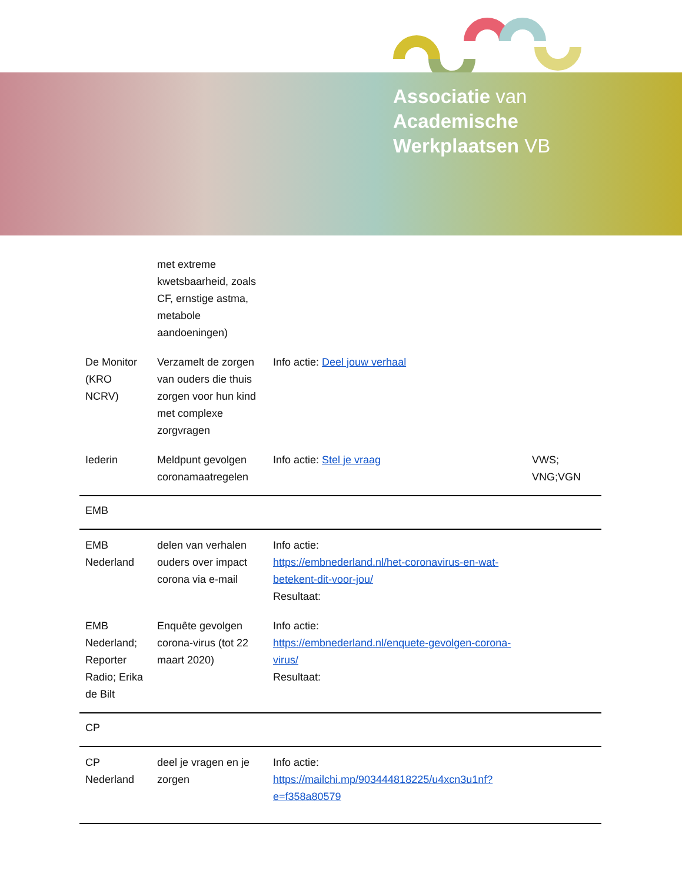Associatie van
Academische
Werkplaatsen VB
| | met extreme kwetsbaarheid, zoals CF, ernstige astma, metabole aandoeningen) | | |
| De Monitor (KRO NCRV) | Verzamelt de zorgen van ouders die thuis zorgen voor hun kind met complexe zorgvragen | Info actie: Deel jouw verhaal | |
| Iederin | Meldpunt gevolgen coronamaatregelen | Info actie: Stel je vraag | VWS; VNG;VGN |
| EMB | | | |
| EMB Nederland | delen van verhalen ouders over impact corona via e-mail | Info actie: https://embnederland.nl/het-coronavirus-en-wat-betekent-dit-voor-jou/ Resultaat: | |
| EMB Nederland; Reporter Radio; Erika de Bilt | Enquête gevolgen corona-virus (tot 22 maart 2020) | Info actie: https://embnederland.nl/enquete-gevolgen-corona-virus/ Resultaat: | |
| CP | | | |
| CP Nederland | deel je vragen en je zorgen | Info actie: https://mailchi.mp/903444818225/u4xcn3u1nf?e=f358a80579 | |